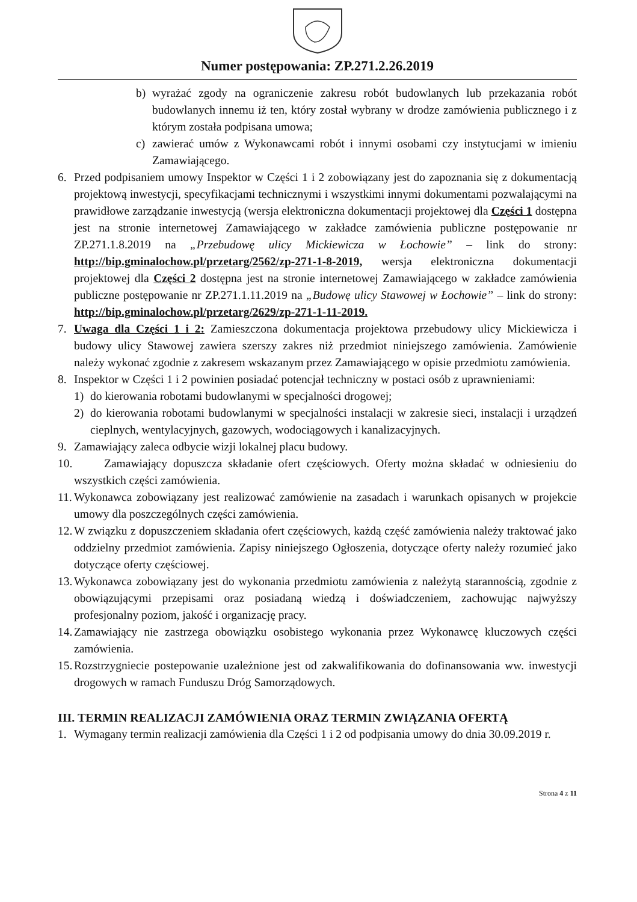Numer postępowania: ZP.271.2.26.2019
b) wyrażać zgody na ograniczenie zakresu robót budowlanych lub przekazania robót budowlanych innemu iż ten, który został wybrany w drodze zamówienia publicznego i z którym została podpisana umowa;
c) zawierać umów z Wykonawcami robót i innymi osobami czy instytucjami w imieniu Zamawiającego.
6. Przed podpisaniem umowy Inspektor w Części 1 i 2 zobowiązany jest do zapoznania się z dokumentacją projektową inwestycji, specyfikacjami technicznymi i wszystkimi innymi dokumentami pozwalającymi na prawidłowe zarządzanie inwestycją (wersja elektroniczna dokumentacji projektowej dla Części 1 dostępna jest na stronie internetowej Zamawiającego w zakładce zamówienia publiczne postępowanie nr ZP.271.1.8.2019 na „Przebudowę ulicy Mickiewicza w Łochowie” – link do strony: http://bip.gminalochow.pl/przetarg/2562/zp-271-1-8-2019, wersja elektroniczna dokumentacji projektowej dla Części 2 dostępna jest na stronie internetowej Zamawiającego w zakładce zamówienia publiczne postępowanie nr ZP.271.1.11.2019 na „Budowę ulicy Stawowej w Łochowie” – link do strony: http://bip.gminalochow.pl/przetarg/2629/zp-271-1-11-2019.
7. Uwaga dla Części 1 i 2: Zamieszczona dokumentacja projektowa przebudowy ulicy Mickiewicza i budowy ulicy Stawowej zawiera szerszy zakres niż przedmiot niniejszego zamówienia. Zamówienie należy wykonać zgodnie z zakresem wskazanym przez Zamawiającego w opisie przedmiotu zamówienia.
8. Inspektor w Części 1 i 2 powinien posiadać potencjał techniczny w postaci osób z uprawnieniami:
1) do kierowania robotami budowlanymi w specjalności drogowej;
2) do kierowania robotami budowlanymi w specjalności instalacji w zakresie sieci, instalacji i urządzeń cieplnych, wentylacyjnych, gazowych, wodociągowych i kanalizacyjnych.
9. Zamawiający zaleca odbycie wizji lokalnej placu budowy.
10. Zamawiający dopuszcza składanie ofert częściowych. Oferty można składać w odniesieniu do wszystkich części zamówienia.
11. Wykonawca zobowiązany jest realizować zamówienie na zasadach i warunkach opisanych w projekcie umowy dla poszczególnych części zamówienia.
12. W związku z dopuszczeniem składania ofert częściowych, każdą część zamówienia należy traktować jako oddzielny przedmiot zamówienia. Zapisy niniejszego Ogłoszenia, dotyczące oferty należy rozumieć jako dotyczące oferty częściowej.
13. Wykonawca zobowiązany jest do wykonania przedmiotu zamówienia z należytą starannością, zgodnie z obowiązującymi przepisami oraz posiadaną wiedzą i doświadczeniem, zachowując najwyższy profesjonalny poziom, jakość i organizację pracy.
14. Zamawiający nie zastrzega obowiązku osobistego wykonania przez Wykonawcę kluczowych części zamówienia.
15. Rozstrzygniecie postepowanie uzależnione jest od zakwalifikowania do dofinansowania ww. inwestycji drogowych w ramach Funduszu Dróg Samorządowych.
III. TERMIN REALIZACJI ZAMÓWIENIA ORAZ TERMIN ZWIĄZANIA OFERTĄ
1. Wymagany termin realizacji zamówienia dla Części 1 i 2 od podpisania umowy do dnia 30.09.2019 r.
Strona 4 z 11